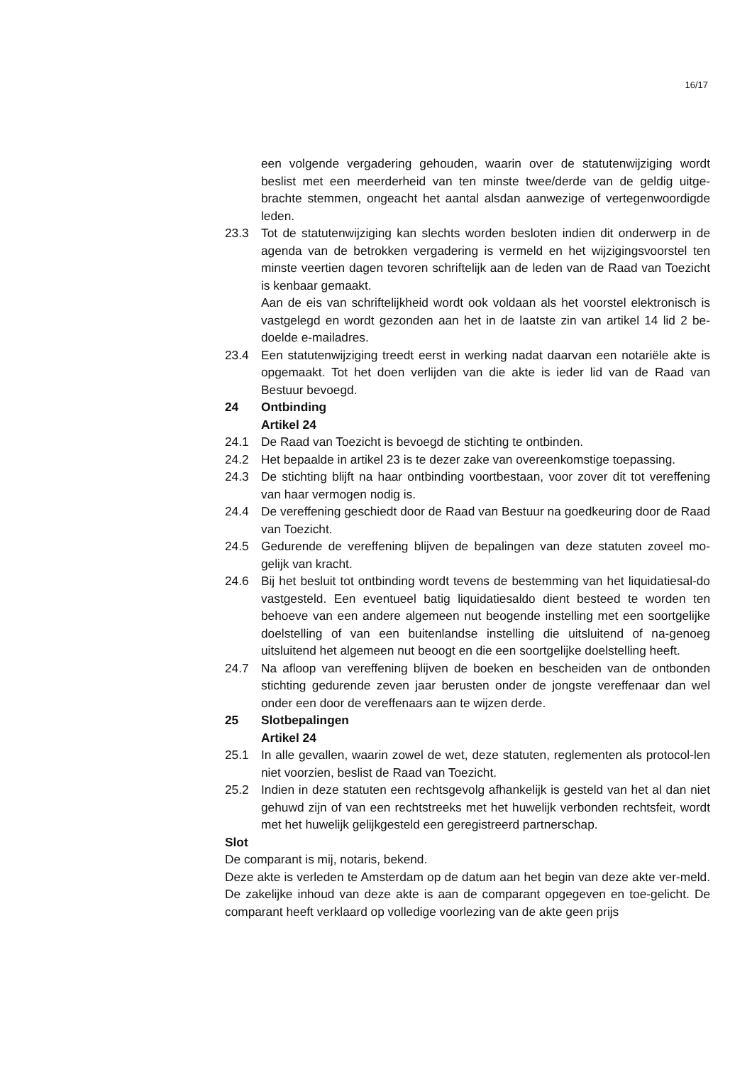16/17
een volgende vergadering gehouden, waarin over de statutenwijziging wordt beslist met een meerderheid van ten minste twee/derde van de geldig uitge-brachte stemmen, ongeacht het aantal alsdan aanwezige of vertegenwoordigde leden.
23.3 Tot de statutenwijziging kan slechts worden besloten indien dit onderwerp in de agenda van de betrokken vergadering is vermeld en het wijzigingsvoorstel ten minste veertien dagen tevoren schriftelijk aan de leden van de Raad van Toezicht is kenbaar gemaakt.
Aan de eis van schriftelijkheid wordt ook voldaan als het voorstel elektronisch is vastgelegd en wordt gezonden aan het in de laatste zin van artikel 14 lid 2 be-doelde e-mailadres.
23.4 Een statutenwijziging treedt eerst in werking nadat daarvan een notariële akte is opgemaakt. Tot het doen verlijden van die akte is ieder lid van de Raad van Bestuur bevoegd.
24 Ontbinding
Artikel 24
24.1 De Raad van Toezicht is bevoegd de stichting te ontbinden.
24.2 Het bepaalde in artikel 23 is te dezer zake van overeenkomstige toepassing.
24.3 De stichting blijft na haar ontbinding voortbestaan, voor zover dit tot vereffening van haar vermogen nodig is.
24.4 De vereffening geschiedt door de Raad van Bestuur na goedkeuring door de Raad van Toezicht.
24.5 Gedurende de vereffening blijven de bepalingen van deze statuten zoveel mo-gelijk van kracht.
24.6 Bij het besluit tot ontbinding wordt tevens de bestemming van het liquidatiesal-do vastgesteld. Een eventueel batig liquidatiesaldo dient besteed te worden ten behoeve van een andere algemeen nut beogende instelling met een soortgelijke doelstelling of van een buitenlandse instelling die uitsluitend of na-genoeg uitsluitend het algemeen nut beoogt en die een soortgelijke doelstelling heeft.
24.7 Na afloop van vereffening blijven de boeken en bescheiden van de ontbonden stichting gedurende zeven jaar berusten onder de jongste vereffenaar dan wel onder een door de vereffenaars aan te wijzen derde.
25 Slotbepalingen
Artikel 24
25.1 In alle gevallen, waarin zowel de wet, deze statuten, reglementen als protocol-len niet voorzien, beslist de Raad van Toezicht.
25.2 Indien in deze statuten een rechtsgevolg afhankelijk is gesteld van het al dan niet gehuwd zijn of van een rechtstreeks met het huwelijk verbonden rechtsfeit, wordt met het huwelijk gelijkgesteld een geregistreerd partnerschap.
Slot
De comparant is mij, notaris, bekend.
Deze akte is verleden te Amsterdam op de datum aan het begin van deze akte ver-meld. De zakelijke inhoud van deze akte is aan de comparant opgegeven en toe-gelicht. De comparant heeft verklaard op volledige voorlezing van de akte geen prijs